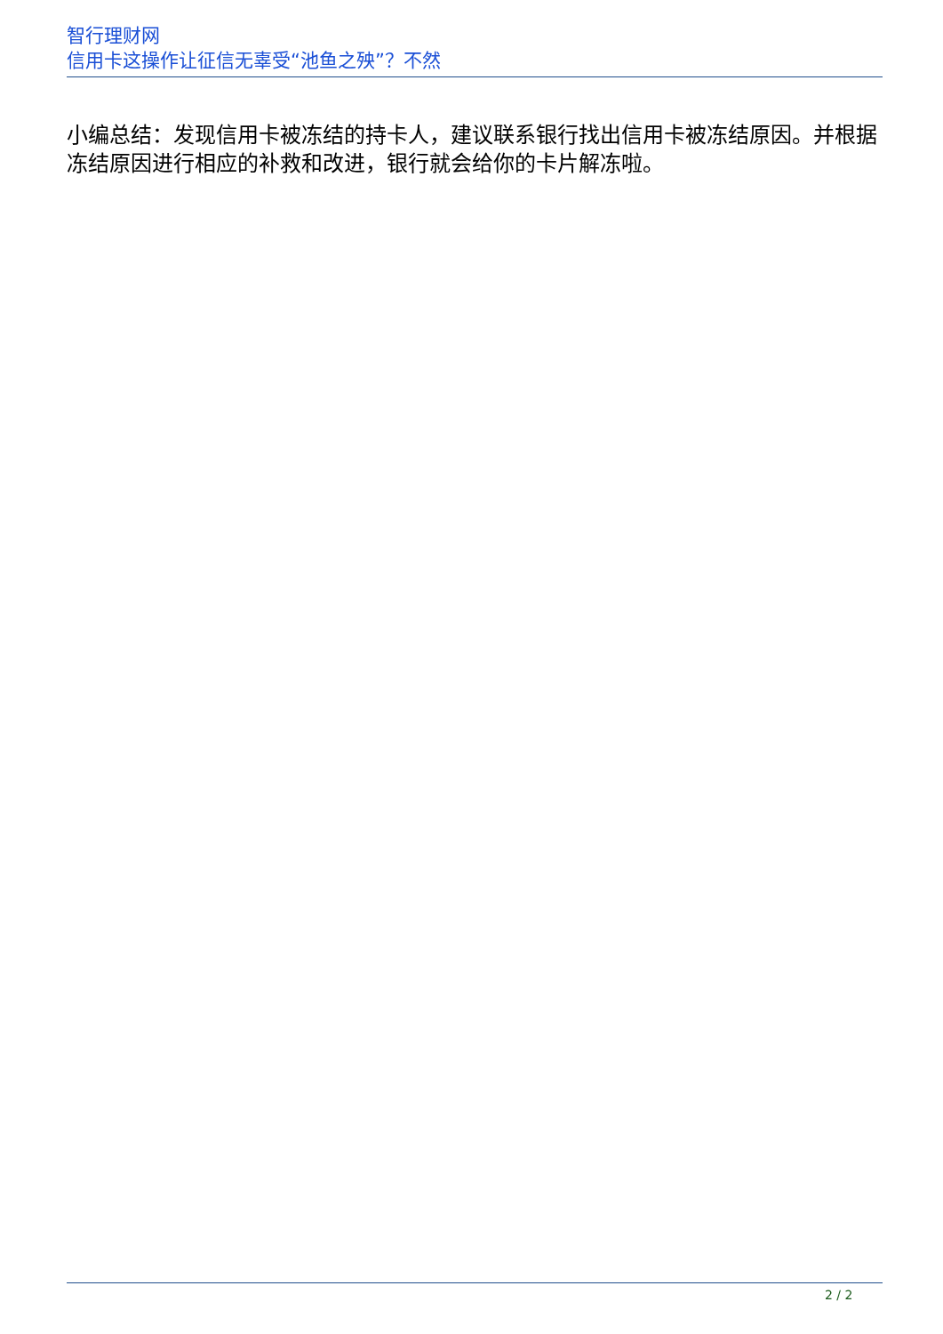智行理财网
信用卡这操作让征信无辜受“池鱼之殃”？不然
小编总结：发现信用卡被冻结的持卡人，建议联系银行找出信用卡被冻结原因。并根据冻结原因进行相应的补救和改进，银行就会给你的卡片解冻啦。
2 / 2